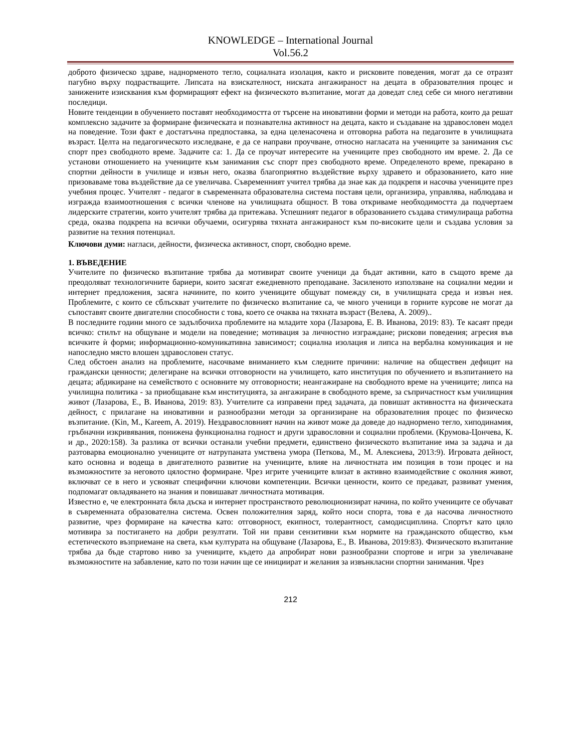KNOWLEDGE – International Journal
Vol.56.2
доброто физическо здраве, наднорменото тегло, социалната изолация, както и рисковите поведения, могат да се отразят пагубно върху подрастващите. Липсата на взискателност, ниската ангажираност на децата в образователния процес и занижените изисквания към формиращият ефект на физическото възпитание, могат да доведат след себе си много негативни последици.
Новите тенденции в обучението поставят необходимостта от търсене на иновативни форми и методи на работа, които да решат комплексно задачите за формиране физическата и познавателна активност на децата, както и създаване на здравословен модел на поведение. Този факт е достатъчна предпоставка, за една целенасочена и отговорна работа на педагозите в училищната възраст. Целта на педагогическото изследване, е да се направи проучване, относно нагласата на учениците за занимания със спорт през свободното време. Задачите са: 1. Да се проучат интересите на учениците през свободното им време. 2. Да се установи отношението на учениците към занимания със спорт през свободното време. Определеното време, прекарано в спортни дейности в училище и извън него, оказва благоприятно въздействие върху здравето и образованието, като ние призоваваме това въздействие да се увеличава. Съвременният учител трябва да знае как да подкрепя и насочва учениците през учебния процес. Учителят - педагог в съвременната образователна система поставя цели, организира, управлява, наблюдава и изгражда взаимоотношения с всички членове на училищната общност. В това откриваме необходимостта да подчертаем лидерските стратегии, които учителят трябва да притежава. Успешният педагог в образованието създава стимулираща работна среда, оказва подкрепа на всички обучаеми, осигурява тяхната ангажираност към по-високите цели и създава условия за развитие на техния потенциал.
Ключови думи: нагласи, дейности, физическа активност, спорт, свободно време.
1. ВЪВЕДЕНИЕ
Учителите по физическо възпитание трябва да мотивират своите ученици да бъдат активни, като в същото време да преодоляват технологичните бариери, които засягат ежедневното преподаване. Засиленото използване на социални медии и интернет предложения, засяга начините, по които учениците общуват помежду си, в училищната среда и извън нея. Проблемите, с които се сблъскват учителите по физическо възпитание са, че много ученици в горните курсове не могат да съпоставят своите двигателни способности с това, което се очаква на тяхната възраст (Велева, А. 2009)..
В последните години много се задълбочиха проблемите на младите хора (Лазарова, Е. В. Иванова, 2019: 83). Те касаят преди всичко: стилът на общуване и модели на поведение; мотивация за личностно изграждане; рискови поведения; агресия във всичките ѝ форми; информационно-комуникативна зависимост; социална изолация и липса на вербална комуникация и не напоследно място влошен здравословен статус.
След обстоен анализ на проблемите, насочваме вниманието към следните причини: наличие на обществен дефицит на граждански ценности; делегиране на всички отговорности на училището, като институция по обучението и възпитанието на децата; абдикиране на семейството с основните му отговорности; неангажиране на свободното време на учениците; липса на училищна политика - за приобщаване към институцията, за ангажиране в свободното време, за съпричастност към училищния живот (Лазарова, Е., В. Иванова, 2019: 83). Учителите са изправени пред задачата, да повишат активността на физическата дейност, с прилагане на иновативни и разнообразни методи за организиране на образователния процес по физическо възпитание. (Kin, M., Kareem, A. 2019). Нездравословният начин на живот може да доведе до наднормено тегло, хиподинамия, гръбначни изкривявания, понижена функционална годност и други здравословни и социални проблеми. (Крумова-Цончева, К. и др., 2020:158). За разлика от всички останали учебни предмети, единствено физическото възпитание има за задача и да разтоварва емоционално учениците от натрупаната умствена умора (Петкова, М., М. Алексиева, 2013:9). Игровата дейност, като основна и водеща в двигателното развитие на учениците, влияе на личностната им позиция в този процес и на възможностите за неговото цялостно формиране. Чрез игрите учениците влизат в активно взаимодействие с околния живот, включват се в него и усвояват специфични ключови компетенции. Всички ценности, които се предават, развиват умения, подпомагат овладяването на знания и повишават личностната мотивация.
Известно е, че електронната бяла дъска и интернет пространството революционизират начина, по който учениците се обучават в съвременната образователна система. Освен положителния заряд, който носи спорта, това е да насочва личностното развитие, чрез формиране на качества като: отговорност, екипност, толерантност, самодисциплина. Спортът като цяло мотивира за постигането на добри резултати. Той ни прави сензитивни към нормите на гражданското общество, към естетическото възприемане на света, към културата на общуване (Лазарова, Е., В. Иванова, 2019:83). Физическото възпитание трябва да бъде стартово ниво за учениците, където да апробират нови разнообразни спортове и игри за увеличаване възможностите на забавление, като по този начин ще се инициират и желания за извънкласни спортни занимания. Чрез
212